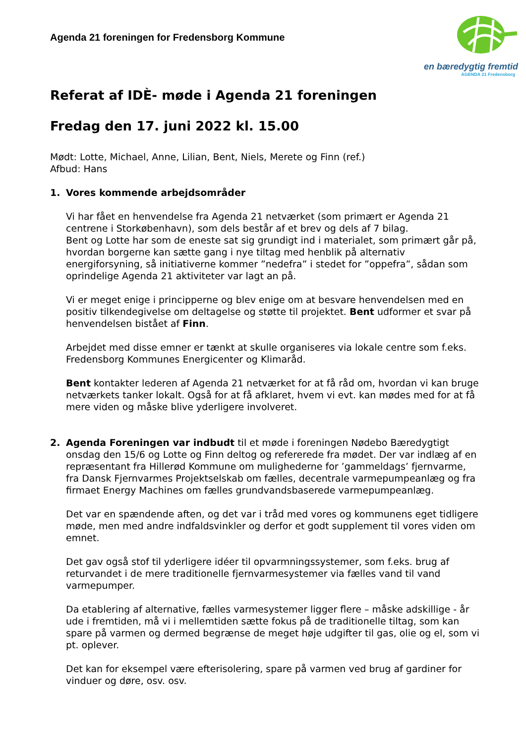Agenda 21 foreningen for Fredensborg Kommune
en bæredygtig fremtid
AGENDA 21 Fredensborg
Referat af IDÈ- møde i Agenda 21 foreningen
Fredag den 17. juni 2022 kl. 15.00
Mødt: Lotte, Michael, Anne, Lilian, Bent, Niels, Merete og Finn (ref.)
Afbud: Hans
1. Vores kommende arbejdsområder
Vi har fået en henvendelse fra Agenda 21 netværket (som primært er Agenda 21 centrene i Storkøbenhavn), som dels består af et brev og dels af 7 bilag.
Bent og Lotte har som de eneste sat sig grundigt ind i materialet, som primært går på, hvordan borgerne kan sætte gang i nye tiltag med henblik på alternativ energiforsyning, så initiativerne kommer ”nedefra” i stedet for ”oppefra”, sådan som oprindelige Agenda 21 aktiviteter var lagt an på.
Vi er meget enige i principperne og blev enige om at besvare henvendelsen med en positiv tilkendegivelse om deltagelse og støtte til projektet. Bent udformer et svar på henvendelsen bistået af Finn.
Arbejdet med disse emner er tænkt at skulle organiseres via lokale centre som f.eks. Fredensborg Kommunes Energicenter og Klimaråd.
Bent kontakter lederen af Agenda 21 netværket for at få råd om, hvordan vi kan bruge netværkets tanker lokalt. Også for at få afklaret, hvem vi evt. kan mødes med for at få mere viden og måske blive yderligere involveret.
2. Agenda Foreningen var indbudt til et møde i foreningen Nødebo Bæredygtigt onsdag den 15/6 og Lotte og Finn deltog og refererede fra mødet. Der var indlæg af en repræsentant fra Hillerød Kommune om mulighederne for ’gammeldags’ fjernvarme, fra Dansk Fjernvarmes Projektselskab om fælles, decentrale varmepumpeanlæg og fra firmaet Energy Machines om fælles grundvandsbaserede varmepumpeanlæg.
Det var en spændende aften, og det var i tråd med vores og kommunens eget tidligere møde, men med andre indfaldsvinkler og derfor et godt supplement til vores viden om emnet.
Det gav også stof til yderligere idéer til opvarmningssystemer, som f.eks. brug af returvandet i de mere traditionelle fjernvarmesystemer via fælles vand til vand varmepumper.
Da etablering af alternative, fælles varmesystemer ligger flere – måske adskillige - år ude i fremtiden, må vi i mellemtiden sætte fokus på de traditionelle tiltag, som kan spare på varmen og dermed begrænse de meget høje udgifter til gas, olie og el, som vi pt. oplever.
Det kan for eksempel være efterisolering, spare på varmen ved brug af gardiner for vinduer og døre, osv. osv.